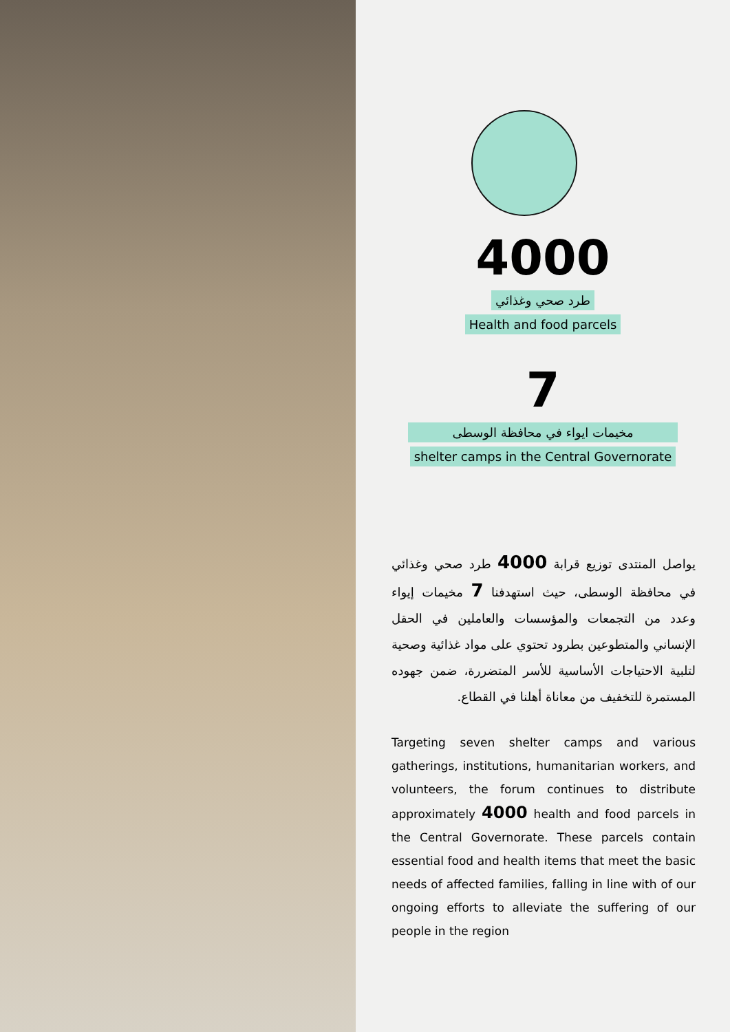4000
طرد صحي وغذائي
Health and food parcels
7
مخيمات ايواء في محافظة الوسطى
shelter camps in the Central Governorate
يواصل المنتدى توزيع قرابة 4000 طرد صحي وغذائي في محافظة الوسطى، حيث استهدفنا 7 مخيمات إيواء وعدد من التجمعات والمؤسسات والعاملين في الحقل الإنساني والمتطوعين بطرود تحتوي على مواد غذائية وصحية لتلبية الاحتياجات الأساسية للأسر المتضررة، ضمن جهوده المستمرة للتخفيف من معاناة أهلنا في القطاع.
Targeting seven shelter camps and various gatherings, institutions, humanitarian workers, and volunteers, the forum continues to distribute approximately 4000 health and food parcels in the Central Governorate. These parcels contain essential food and health items that meet the basic needs of affected families, falling in line with of our ongoing efforts to alleviate the suffering of our people in the region